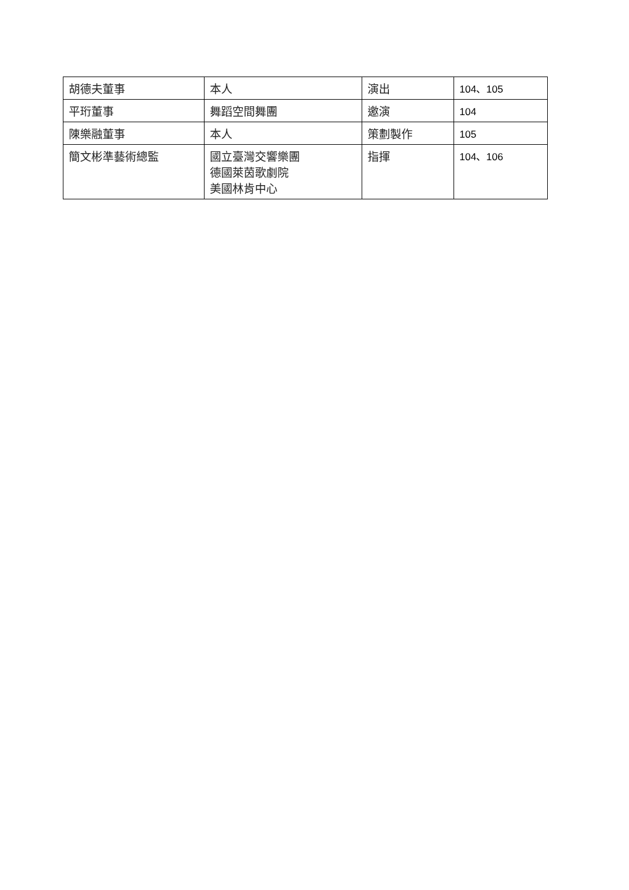| 胡德夫董事 | 本人 | 演出 | 104、105 |
| 平珩董事 | 舞蹈空間舞團 | 邀演 | 104 |
| 陳樂融董事 | 本人 | 策劃製作 | 105 |
| 簡文彬準藝術總監 | 國立臺灣交響樂團 德國萊茵歌劇院 美國林肯中心 | 指揮 | 104、106 |